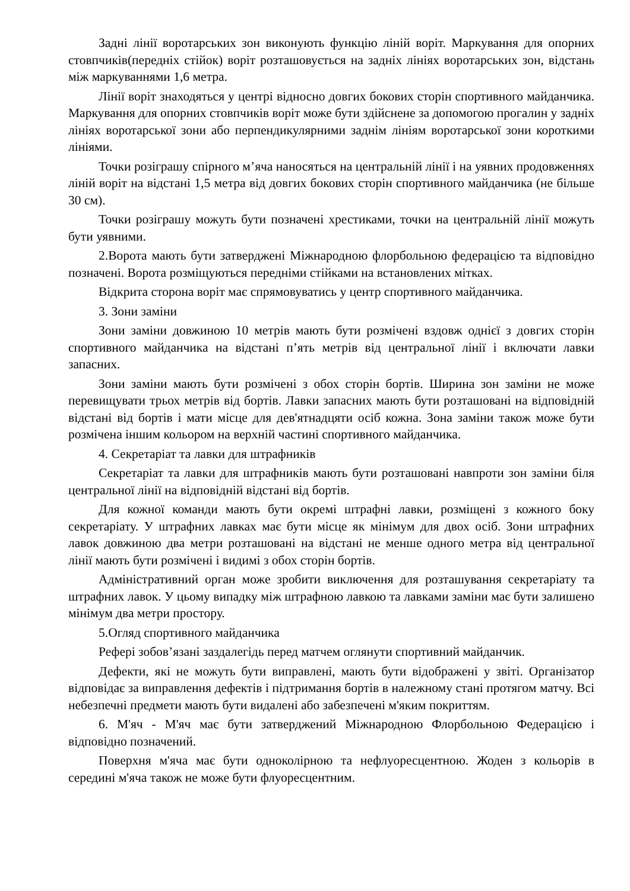Задні лінії воротарських зон виконують функцію ліній воріт. Маркування для опорних стовпчиків(передніх стійок) воріт розташовується на задніх лініях воротарських зон, відстань між маркуваннями 1,6 метра.
Лінії воріт знаходяться у центрі відносно довгих бокових сторін спортивного майданчика. Маркування для опорних стовпчиків воріт може бути здійснене за допомогою прогалин у задніх лініях воротарської зони або перпендикулярними заднім лініям воротарської зони короткими лініями.
Точки розіграшу спірного м’яча наносяться на центральній лінії і на уявних продовженнях ліній воріт на відстані 1,5 метра від довгих бокових сторін спортивного майданчика (не більше 30 см).
Точки розіграшу можуть бути позначені хрестиками, точки на центральній лінії можуть бути уявними.
2.Ворота мають бути затверджені Міжнародною флорбольною федерацією та відповідно позначені. Ворота розміщуються передніми стійками на встановлених мітках.
Відкрита сторона воріт має спрямовуватись у центр спортивного майданчика.
3. Зони заміни
Зони заміни довжиною 10 метрів мають бути розмічені вздовж однієї з довгих сторін спортивного майданчика на відстані п’ять метрів від центральної лінії і включати лавки запасних.
Зони заміни мають бути розмічені з обох сторін бортів. Ширина зон заміни не може перевищувати трьох метрів від бортів. Лавки запасних мають бути розташовані на відповідній відстані від бортів і мати місце для дев'ятнадцяти осіб кожна. Зона заміни також може бути розмічена іншим кольором на верхній частині спортивного майданчика.
4. Секретаріат та лавки для штрафників
Секретаріат та лавки для штрафників мають бути розташовані навпроти зон заміни біля центральної лінії на відповідній відстані від бортів.
Для кожної команди мають бути окремі штрафні лавки, розміщені з кожного боку секретаріату. У штрафних лавках має бути місце як мінімум для двох осіб. Зони штрафних лавок довжиною два метри розташовані на відстані не менше одного метра від центральної лінії мають бути розмічені і видимі з обох сторін бортів.
Адміністративний орган може зробити виключення для розташування секретаріату та штрафних лавок. У цьому випадку між штрафною лавкою та лавками заміни має бути залишено мінімум два метри простору.
5.Огляд спортивного майданчика
Рефері зобов’язані заздалегідь перед матчем оглянути спортивний майданчик.
Дефекти, які не можуть бути виправлені, мають бути відображені у звіті. Організатор відповідає за виправлення дефектів і підтримання бортів в належному стані протягом матчу. Всі небезпечні предмети мають бути видалені або забезпечені м'яким покриттям.
6. М'яч - М'яч має бути затверджений Міжнародною Флорбольною Федерацією і відповідно позначений.
Поверхня м'яча має бути одноколірною та нефлуоресцентною. Жоден з кольорів в середині м'яча також не може бути флуоресцентним.